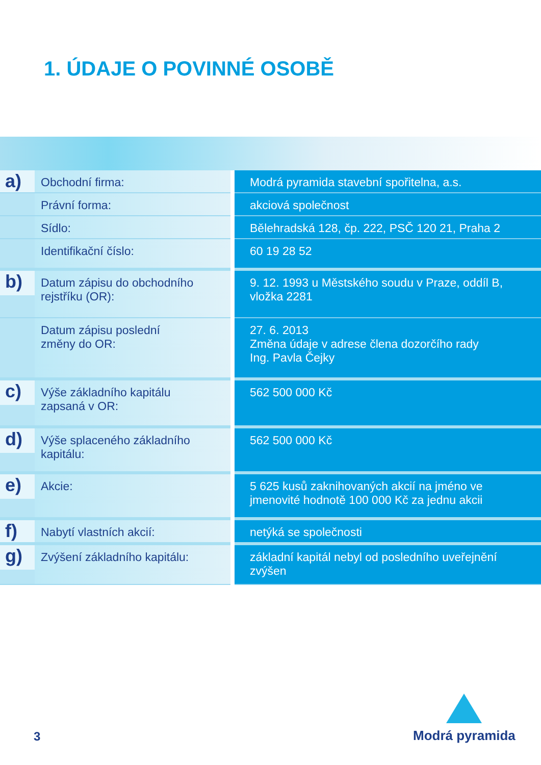1. ÚDAJE O POVINNÉ OSOBĚ
| a) | Obchodní firma: | Modrá pyramida stavební spořitelna, a.s. |
| | Právní forma: | akciová společnost |
| | Sídlo: | Bělehradská 128, čp. 222, PSČ 120 21, Praha 2 |
| | Identifikační číslo: | 60 19 28 52 |
| b) | Datum zápisu do obchodního rejstříku (OR): | 9. 12. 1993 u Městského soudu v Praze, oddíl B, vložka 2281 |
| | Datum zápisu poslední změny do OR: | 27. 6. 2013 Změna údaje v adrese člena dozorčího rady Ing. Pavla Čejky |
| c) | Výše základního kapitálu zapsaná v OR: | 562 500 000 Kč |
| d) | Výše splaceného základního kapitálu: | 562 500 000 Kč |
| e) | Akcie: | 5 625 kusů zaknihovaných akcií na jméno ve jmenovité hodnotě 100 000 Kč za jednu akcii |
| f) | Nabytí vlastních akcií: | netýká se společnosti |
| g) | Zvýšení základního kapitálu: | základní kapitál nebyl od posledního uveřejnění zvýšen |
3
Modrá pyramida